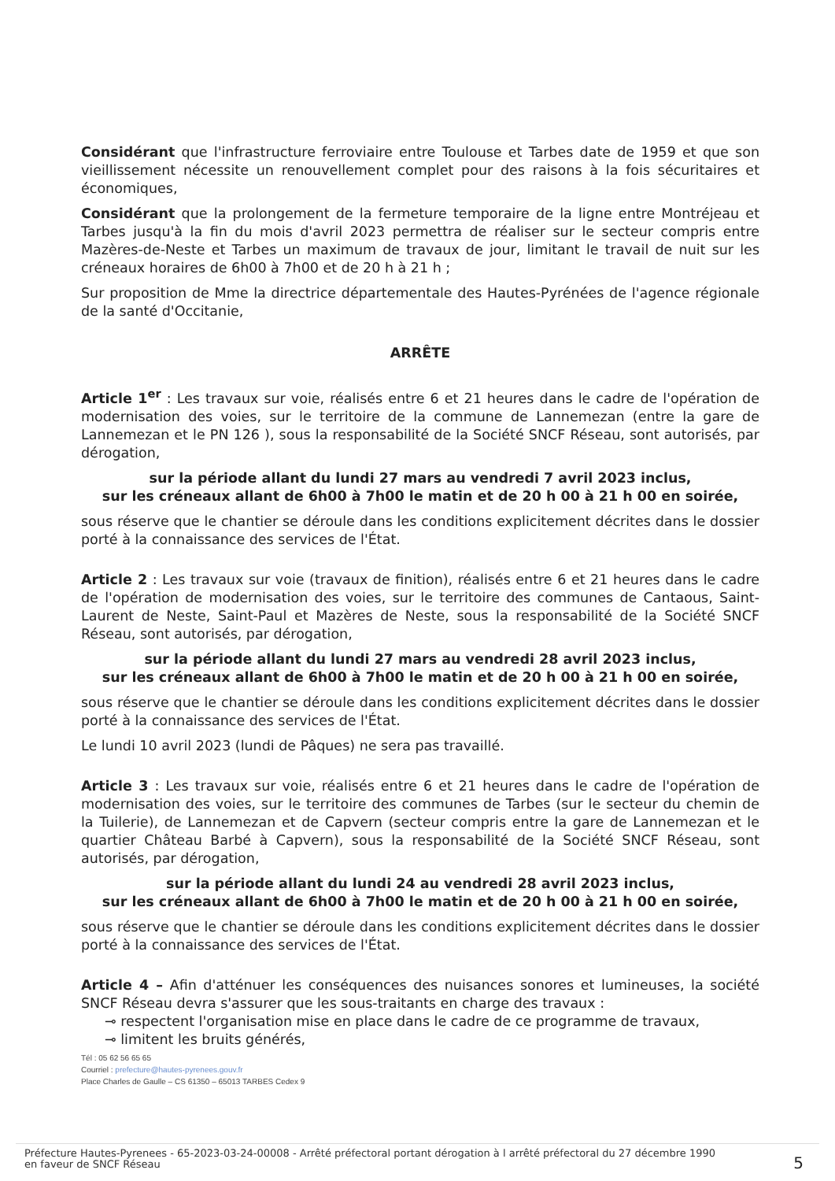Considérant que l'infrastructure ferroviaire entre Toulouse et Tarbes date de 1959 et que son vieillissement nécessite un renouvellement complet pour des raisons à la fois sécuritaires et économiques,
Considérant que la prolongement de la fermeture temporaire de la ligne entre Montréjeau et Tarbes jusqu'à la fin du mois d'avril 2023 permettra de réaliser sur le secteur compris entre Mazères-de-Neste et Tarbes un maximum de travaux de jour, limitant le travail de nuit sur les créneaux horaires de 6h00 à 7h00 et de 20 h à 21 h ;
Sur proposition de Mme la directrice départementale des Hautes-Pyrénées de l'agence régionale de la santé d'Occitanie,
ARRÊTE
Article 1<sup>er</sup> : Les travaux sur voie, réalisés entre 6 et 21 heures dans le cadre de l'opération de modernisation des voies, sur le territoire de la commune de Lannemezan (entre la gare de Lannemezan et le PN 126 ), sous la responsabilité de la Société SNCF Réseau, sont autorisés, par dérogation,
sur la période allant du lundi 27 mars au vendredi 7 avril 2023 inclus,
sur les créneaux allant de 6h00 à 7h00 le matin et de 20 h 00 à 21 h 00 en soirée,
sous réserve que le chantier se déroule dans les conditions explicitement décrites dans le dossier porté à la connaissance des services de l'État.
Article 2 : Les travaux sur voie (travaux de finition), réalisés entre 6 et 21 heures dans le cadre de l'opération de modernisation des voies, sur le territoire des communes de Cantaous, Saint-Laurent de Neste, Saint-Paul et Mazères de Neste, sous la responsabilité de la Société SNCF Réseau, sont autorisés, par dérogation,
sur la période allant du lundi 27 mars au vendredi 28 avril 2023 inclus,
sur les créneaux allant de 6h00 à 7h00 le matin et de 20 h 00 à 21 h 00 en soirée,
sous réserve que le chantier se déroule dans les conditions explicitement décrites dans le dossier porté à la connaissance des services de l'État.
Le lundi 10 avril 2023 (lundi de Pâques) ne sera pas travaillé.
Article 3 : Les travaux sur voie, réalisés entre 6 et 21 heures dans le cadre de l'opération de modernisation des voies, sur le territoire des communes de Tarbes (sur le secteur du chemin de la Tuilerie), de Lannemezan et de Capvern (secteur compris entre la gare de Lannemezan et le quartier Château Barbé à Capvern), sous la responsabilité de la Société SNCF Réseau, sont autorisés, par dérogation,
sur la période allant du lundi 24 au vendredi 28 avril 2023 inclus,
sur les créneaux allant de 6h00 à 7h00 le matin et de 20 h 00 à 21 h 00 en soirée,
sous réserve que le chantier se déroule dans les conditions explicitement décrites dans le dossier porté à la connaissance des services de l'État.
Article 4 – Afin d'atténuer les conséquences des nuisances sonores et lumineuses, la société SNCF Réseau devra s'assurer que les sous-traitants en charge des travaux :
⊸ respectent l'organisation mise en place dans le cadre de ce programme de travaux,
⊸ limitent les bruits générés,
Tél : 05 62 56 65 65
Courriel : prefecture@hautes-pyrenees.gouv.fr
Place Charles de Gaulle – CS 61350 – 65013 TARBES Cedex 9
Préfecture Hautes-Pyrenees - 65-2023-03-24-00008 - Arrêté préfectoral portant dérogation à l arrêté préfectoral du 27 décembre 1990
en faveur de SNCF Réseau
5